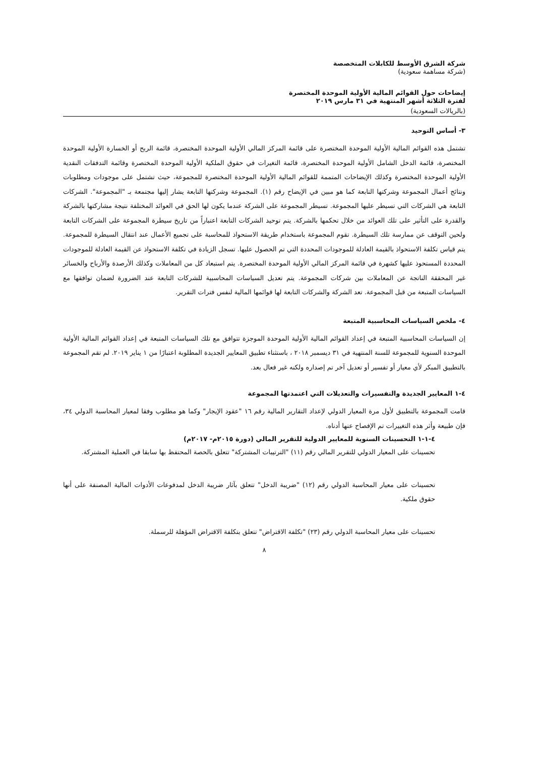شركة الشرق الأوسط للكابلات المتخصصة
(شركة مساهمة سعودية)
إيضاحات حول القوائم المالية الأولية الموحدة المختصرة
لفترة الثلاثة أشهر المنتهية في ٣١ مارس ٢٠١٩
(بالريالات السعودية)
٣- أساس التوحيد
تشتمل هذه القوائم المالية الأولية الموحدة المختصرة على قائمة المركز المالي الأولية الموحدة المختصرة، قائمة الربح أو الخسارة الأولية الموحدة المختصرة، قائمة الدخل الشامل الأولية الموحدة المختصرة، قائمة التغيرات في حقوق الملكية الأولية الموحدة المختصرة وقائمة التدفقات النقدية الأولية الموحدة المختصرة وكذلك الإيضاحات المتممة للقوائم المالية الأولية الموحدة المختصرة للمجموعة، حيث تشتمل على موجودات ومطلوبات ونتائج أعمال المجموعة وشركتها التابعة كما هو مبين في الإيضاح رقم (١). المجموعة وشركتها التابعة يشار إليها مجتمعة بـ "المجموعة". الشركات التابعة هي الشركات التي تسيطر عليها المجموعة. تسيطر المجموعة على الشركة عندما يكون لها الحق في العوائد المختلفة نتيجة مشاركتها بالشركة والقدرة على التأثير على تلك العوائد من خلال تحكمها بالشركة. يتم توحيد الشركات التابعة اعتباراً من تاريخ سيطرة المجموعة على الشركات التابعة ولحين التوقف عن ممارسة تلك السيطرة. تقوم المجموعة باستخدام طريقة الاستحواذ للمحاسبة على تجميع الأعمال عند انتقال السيطرة للمجموعة. يتم قياس تكلفة الاستحواذ بالقيمة العادلة للموجودات المحددة التي تم الحصول عليها. تسجل الزيادة في تكلفة الاستحواذ عن القيمة العادلة للموجودات المحددة المستحوذ عليها كشهرة في قائمة المركز المالي الأولية الموحدة المختصرة. يتم استبعاد كل من المعاملات وكذلك الأرصدة والأرباح والخسائر غير المحققة الناتجة عن المعاملات بين شركات المجموعة. يتم تعديل السياسات المحاسبية للشركات التابعة عند الضرورة لضمان توافقها مع السياسات المتبعة من قبل المجموعة. تعد الشركة والشركات التابعة لها قوائمها المالية لنفس فترات التقرير.
٤- ملخص السياسات المحاسبية المتبعة
إن السياسات المحاسبية المتبعة في إعداد القوائم المالية الأولية الموحدة الموجزة تتوافق مع تلك السياسات المتبعة في إعداد القوائم المالية الأولية الموحدة السنوية للمجموعة للسنة المنتهية في ٣١ ديسمبر ٢٠١٨ ، باستثناء تطبيق المعايير الجديدة المطلوبة اعتبارًا من ١ يناير ٢٠١٩. لم تقم المجموعة بالتطبيق المبكر لأي معيار أو تفسير أو تعديل آخر تم إصداره ولكنه غير فعال بعد.
٤-١ المعايير الجديدة والتفسيرات والتعديلات التي اعتمدتها المجموعة
قامت المجموعة بالتطبيق لأول مرة المعيار الدولي لإعداد التقارير المالية رقم ١٦ "عقود الإيجار" وكما هو مطلوب وفقا لمعيار المحاسبة الدولي ٣٤، فإن طبيعة وأثر هذه التغييرات تم الإفصاح عنها أدناه.
٤-١-١ التحسينات السنوية للمعايير الدولية للتقرير المالي (دورة ٢٠١٥م- ٢٠١٧م)
تحسينات على المعيار الدولي للتقرير المالي رقم (١١) "الترتيبات المشتركة" تتعلق بالحصة المحتفظ بها سابقا في العملية المشتركة.
تحسينات على معيار المحاسبة الدولي رقم (١٢) "ضريبة الدخل" تتعلق بآثار ضريبة الدخل لمدفوعات الأدوات المالية المصنفة على أنها حقوق ملكية.
تحسينات على معيار المحاسبة الدولي رقم (٢٣) "تكلفة الاقتراض" تتعلق بتكلفة الاقتراض المؤهلة للرسملة.
٨